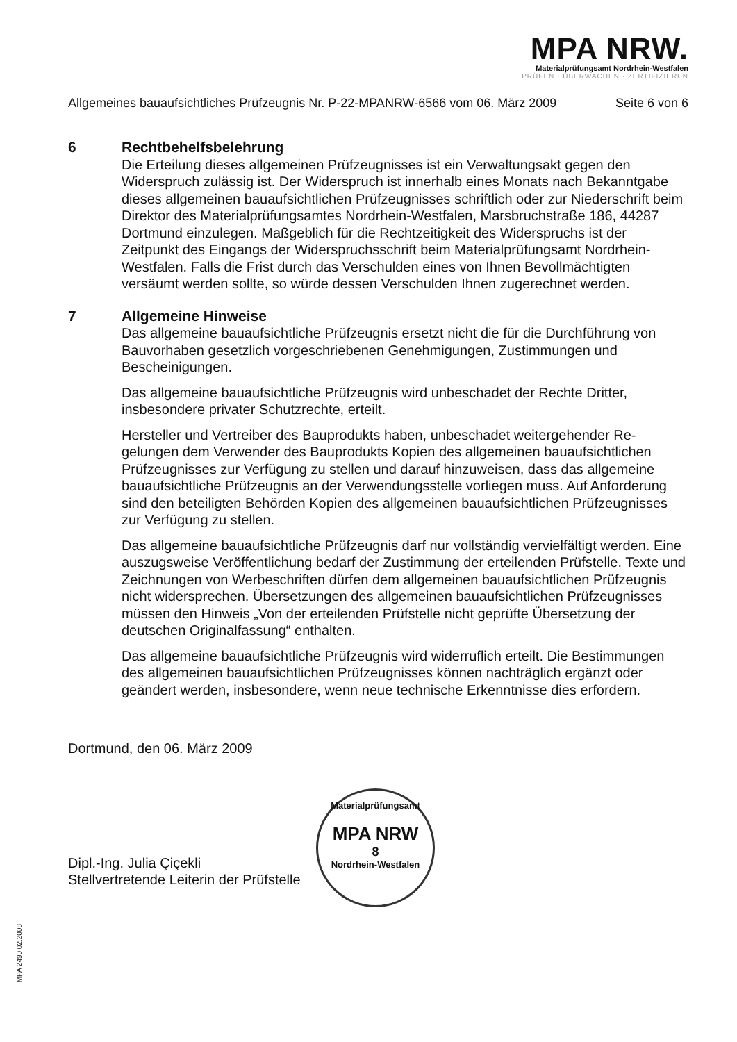MPA NRW.
Materialprüfungsamt Nordrhein-Westfalen
PRÜFEN · ÜBERWACHEN · ZERTIFIZIEREN
Allgemeines bauaufsichtliches Prüfzeugnis Nr. P-22-MPANRW-6566 vom 06. März 2009 Seite 6 von 6
6 Rechtbehelfsbelehrung
Die Erteilung dieses allgemeinen Prüfzeugnisses ist ein Verwaltungsakt gegen den Widerspruch zulässig ist. Der Widerspruch ist innerhalb eines Monats nach Bekanntgabe dieses allgemeinen bauaufsichtlichen Prüfzeugnisses schriftlich oder zur Niederschrift beim Direktor des Materialprüfungsamtes Nordrhein-Westfalen, Marsbruchstraße 186, 44287 Dortmund einzulegen. Maßgeblich für die Rechtzeitigkeit des Widerspruchs ist der Zeitpunkt des Eingangs der Widerspruchsschrift beim Materialprüfungsamt Nordrhein-Westfalen. Falls die Frist durch das Verschulden eines von Ihnen Bevollmächtigten versäumt werden sollte, so würde dessen Verschulden Ihnen zugerechnet werden.
7 Allgemeine Hinweise
Das allgemeine bauaufsichtliche Prüfzeugnis ersetzt nicht die für die Durchführung von Bauvorhaben gesetzlich vorgeschriebenen Genehmigungen, Zustimmungen und Bescheinigungen.
Das allgemeine bauaufsichtliche Prüfzeugnis wird unbeschadet der Rechte Dritter, insbesondere privater Schutzrechte, erteilt.
Hersteller und Vertreiber des Bauprodukts haben, unbeschadet weitergehender Re-gelungen dem Verwender des Bauprodukts Kopien des allgemeinen bauaufsichtlichen Prüfzeugnisses zur Verfügung zu stellen und darauf hinzuweisen, dass das allgemeine bauaufsichtliche Prüfzeugnis an der Verwendungsstelle vorliegen muss. Auf Anforderung sind den beteiligten Behörden Kopien des allgemeinen bauaufsichtlichen Prüfzeugnisses zur Verfügung zu stellen.
Das allgemeine bauaufsichtliche Prüfzeugnis darf nur vollständig vervielfältigt werden. Eine auszugsweise Veröffentlichung bedarf der Zustimmung der erteilenden Prüfstelle. Texte und Zeichnungen von Werbeschriften dürfen dem allgemeinen bauaufsichtlichen Prüfzeugnis nicht widersprechen. Übersetzungen des allgemeinen bauaufsichtlichen Prüfzeugnisses müssen den Hinweis „Von der erteilenden Prüfstelle nicht geprüfte Übersetzung der deutschen Originalfassung“ enthalten.
Das allgemeine bauaufsichtliche Prüfzeugnis wird widerruflich erteilt. Die Bestimmungen des allgemeinen bauaufsichtlichen Prüfzeugnisses können nachträglich ergänzt oder geändert werden, insbesondere, wenn neue technische Erkenntnisse dies erfordern.
Dortmund, den 06. März 2009
Dipl.-Ing. Julia Çiçekli
Stellvertretende Leiterin der Prüfstelle
Materialprüfungsamt
MPA NRW
8
Nordrhein-Westfalen
MPA 2490 02.2008